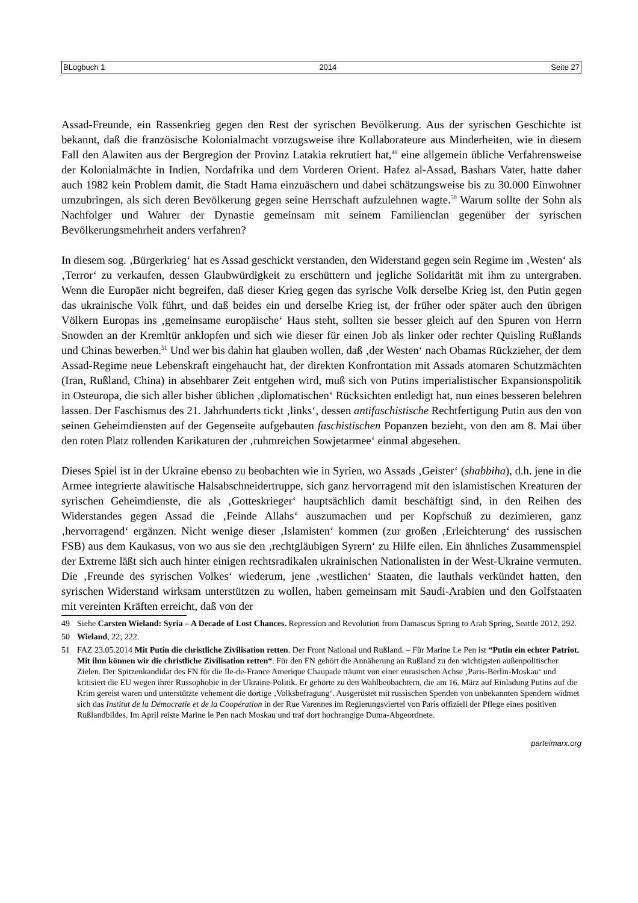BLogbuch 1 2014 Seite 27
Assad-Freunde, ein Rassenkrieg gegen den Rest der syrischen Bevölkerung. Aus der syrischen Geschichte ist bekannt, daß die französische Kolonialmacht vorzugsweise ihre Kollaborateure aus Minderheiten, wie in diesem Fall den Alawiten aus der Bergregion der Provinz Latakia rekrutiert hat,<sup>49</sup> eine allgemein übliche Verfahrensweise der Kolonialmächte in Indien, Nordafrika und dem Vorderen Orient. Hafez al-Assad, Bashars Vater, hatte daher auch 1982 kein Problem damit, die Stadt Hama einzuäschern und dabei schätzungsweise bis zu 30.000 Einwohner umzubringen, als sich deren Bevölkerung gegen seine Herrschaft aufzulehnen wagte.<sup>50</sup> Warum sollte der Sohn als Nachfolger und Wahrer der Dynastie gemeinsam mit seinem Familienclan gegenüber der syrischen Bevölkerungsmehrheit anders verfahren?
In diesem sog. ‚Bürgerkrieg‘ hat es Assad geschickt verstanden, den Widerstand gegen sein Regime im ‚Westen‘ als ‚Terror‘ zu verkaufen, dessen Glaubwürdigkeit zu erschüttern und jegliche Solidarität mit ihm zu untergraben. Wenn die Europäer nicht begreifen, daß dieser Krieg gegen das syrische Volk derselbe Krieg ist, den Putin gegen das ukrainische Volk führt, und daß beides ein und derselbe Krieg ist, der früher oder später auch den übrigen Völkern Europas ins ‚gemeinsame europäische‘ Haus steht, sollten sie besser gleich auf den Spuren von Herrn Snowden an der Kremltür anklopfen und sich wie dieser für einen Job als linker oder rechter Quisling Rußlands und Chinas bewerben.<sup>51</sup> Und wer bis dahin hat glauben wollen, daß ‚der Westen‘ nach Obamas Rückzieher, der dem Assad-Regime neue Lebenskraft eingehaucht hat, der direkten Konfrontation mit Assads atomaren Schutzmächten (Iran, Rußland, China) in absehbarer Zeit entgehen wird, muß sich von Putins imperialistischer Expansionspolitik in Osteuropa, die sich aller bisher üblichen ‚diplomatischen‘ Rücksichten entledigt hat, nun eines besseren belehren lassen. Der Faschismus des 21. Jahrhunderts tickt ‚links‘, dessen antifaschistische Rechtfertigung Putin aus den von seinen Geheimdiensten auf der Gegenseite aufgebauten faschistischen Popanzen bezieht, von den am 8. Mai über den roten Platz rollenden Karikaturen der ‚ruhmreichen Sowjetarmee‘ einmal abgesehen.
Dieses Spiel ist in der Ukraine ebenso zu beobachten wie in Syrien, wo Assads ‚Geister‘ (shabbiha), d.h. jene in die Armee integrierte alawitische Halsabschneidertruppe, sich ganz hervorragend mit den islamistischen Kreaturen der syrischen Geheimdienste, die als ‚Gotteskrieger‘ hauptsächlich damit beschäftigt sind, in den Reihen des Widerstandes gegen Assad die ‚Feinde Allahs‘ auszumachen und per Kopfschuß zu dezimieren, ganz ‚hervorragend‘ ergänzen. Nicht wenige dieser ‚Islamisten‘ kommen (zur großen ‚Erleichterung‘ des russischen FSB) aus dem Kaukasus, von wo aus sie den ‚rechtgläubigen Syrern‘ zu Hilfe eilen. Ein ähnliches Zusammenspiel der Extreme läßt sich auch hinter einigen rechtsradikalen ukrainischen Nationalisten in der West-Ukraine vermuten. Die ‚Freunde des syrischen Volkes‘ wiederum, jene ‚westlichen‘ Staaten, die lauthals verkündet hatten, den syrischen Widerstand wirksam unterstützen zu wollen, haben gemeinsam mit Saudi-Arabien und den Golfstaaten mit vereinten Kräften erreicht, daß von der
49 Siehe Carsten Wieland: Syria – A Decade of Lost Chances. Repression and Revolution from Damascus Spring to Arab Spring, Seattle 2012, 292.
50 Wieland, 22; 222.
51 FAZ 23.05.2014 Mit Putin die christliche Zivilisation retten. Der Front National und Rußland. – Für Marine Le Pen ist “Putin ein echter Patriot. Mit ihm können wir die christliche Zivilisation retten“. Für den FN gehört die Annäherung an Rußland zu den wichtigsten außenpolitischer Zielen. Der Spitzenkandidat des FN für die Ile-de-France Amerique Chaupade träumt von einer eurasischen Achse ‚Paris-Berlin-Moskau‘ und kritisiert die EU wegen ihrer Russophobie in der Ukraine-Politik. Er gehörte zu den Wahlbeobachtern, die am 16. März auf Einladung Putins auf die Krim gereist waren und unterstützte vehement die dortige ‚Volksbefragung‘. Ausgerüstet mit russischen Spenden von unbekannten Spendern widmet sich das Institut de la Démocratie et de la Coopération in der Rue Varennes im Regierungsviertel von Paris offiziell der Pflege eines positiven Rußlandbildes. Im April reiste Marine le Pen nach Moskau und traf dort hochrangige Duma-Abgeordnete.
parteimarx.org